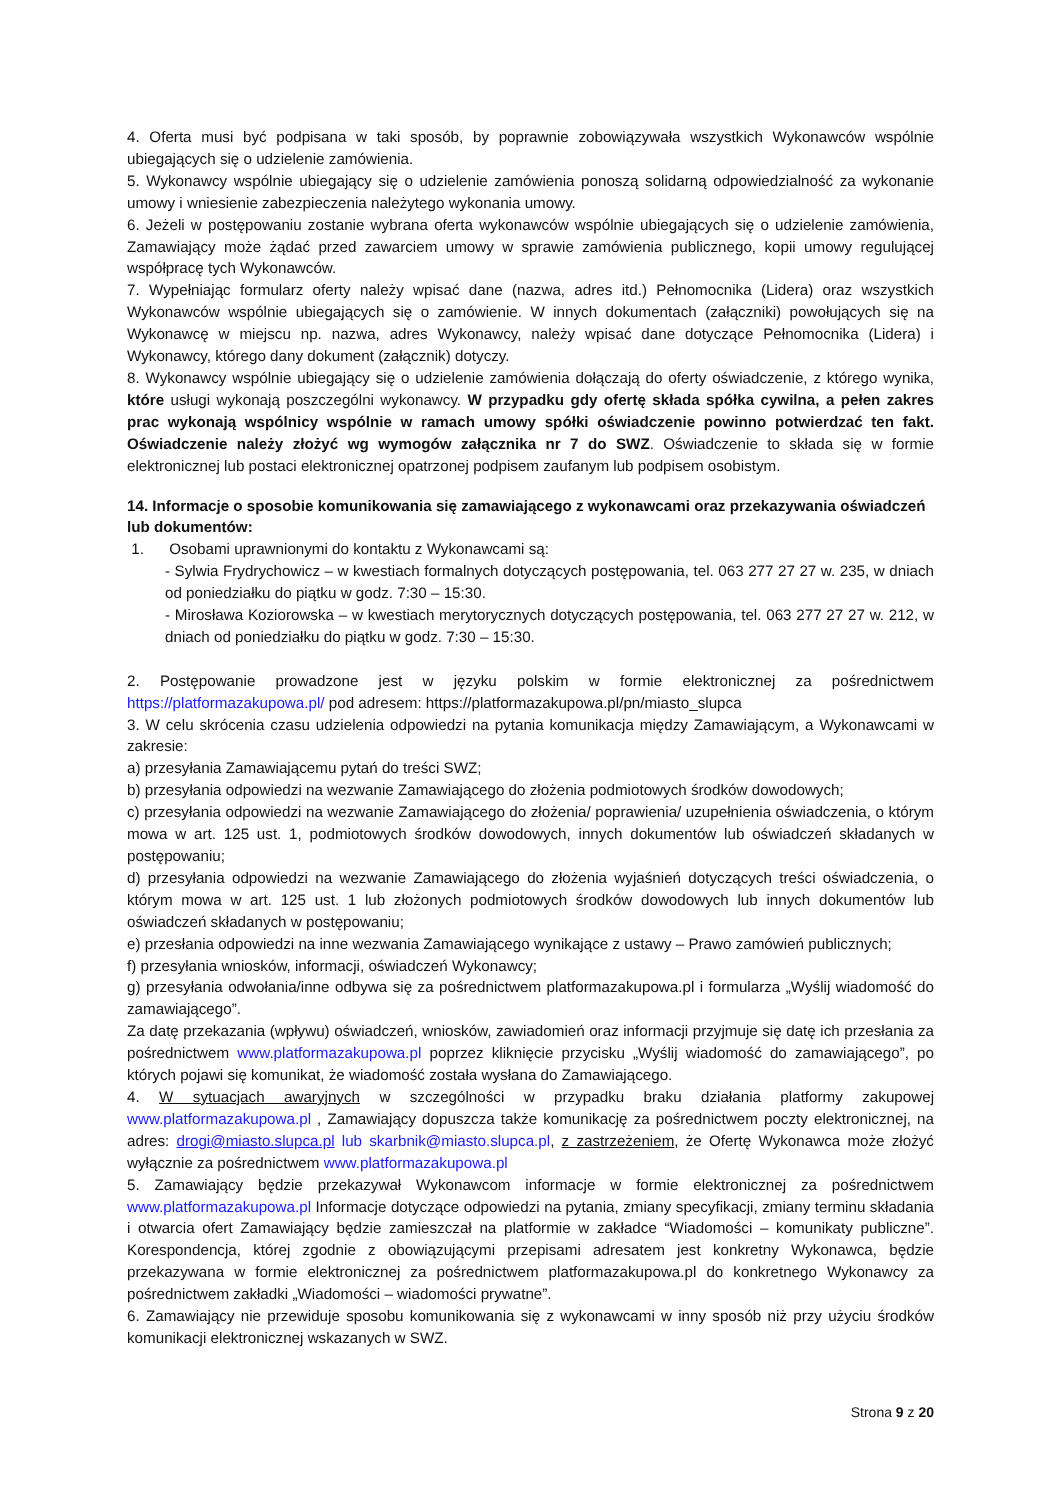4. Oferta musi być podpisana w taki sposób, by poprawnie zobowiązywała wszystkich Wykonawców wspólnie ubiegających się o udzielenie zamówienia.
5. Wykonawcy wspólnie ubiegający się o udzielenie zamówienia ponoszą solidarną odpowiedzialność za wykonanie umowy i wniesienie zabezpieczenia należytego wykonania umowy.
6. Jeżeli w postępowaniu zostanie wybrana oferta wykonawców wspólnie ubiegających się o udzielenie zamówienia, Zamawiający może żądać przed zawarciem umowy w sprawie zamówienia publicznego, kopii umowy regulującej współpracę tych Wykonawców.
7. Wypełniając formularz oferty należy wpisać dane (nazwa, adres itd.) Pełnomocnika (Lidera) oraz wszystkich Wykonawców wspólnie ubiegających się o zamówienie. W innych dokumentach (załączniki) powołujących się na Wykonawcę w miejscu np. nazwa, adres Wykonawcy, należy wpisać dane dotyczące Pełnomocnika (Lidera) i Wykonawcy, którego dany dokument (załącznik) dotyczy.
8. Wykonawcy wspólnie ubiegający się o udzielenie zamówienia dołączają do oferty oświadczenie, z którego wynika, które usługi wykonają poszczególni wykonawcy. W przypadku gdy ofertę składa spółka cywilna, a pełen zakres prac wykonają wspólnicy wspólnie w ramach umowy spółki oświadczenie powinno potwierdzać ten fakt. Oświadczenie należy złożyć wg wymogów załącznika nr 7 do SWZ. Oświadczenie to składa się w formie elektronicznej lub postaci elektronicznej opatrzonej podpisem zaufanym lub podpisem osobistym.
14. Informacje o sposobie komunikowania się zamawiającego z wykonawcami oraz przekazywania oświadczeń lub dokumentów:
1. Osobami uprawnionymi do kontaktu z Wykonawcami są:
- Sylwia Frydrychowicz – w kwestiach formalnych dotyczących postępowania, tel. 063 277 27 27 w. 235, w dniach od poniedziałku do piątku w godz. 7:30 – 15:30.
- Mirosława Koziorowska – w kwestiach merytorycznych dotyczących postępowania, tel. 063 277 27 27 w. 212, w dniach od poniedziałku do piątku w godz. 7:30 – 15:30.
2. Postępowanie prowadzone jest w języku polskim w formie elektronicznej za pośrednictwem https://platformazakupowa.pl/ pod adresem: https://platformazakupowa.pl/pn/miasto_slupca
3. W celu skrócenia czasu udzielenia odpowiedzi na pytania komunikacja między Zamawiającym, a Wykonawcami w zakresie:
a) przesyłania Zamawiającemu pytań do treści SWZ;
b) przesyłania odpowiedzi na wezwanie Zamawiającego do złożenia podmiotowych środków dowodowych;
c) przesyłania odpowiedzi na wezwanie Zamawiającego do złożenia/ poprawienia/ uzupełnienia oświadczenia, o którym mowa w art. 125 ust. 1, podmiotowych środków dowodowych, innych dokumentów lub oświadczeń składanych w postępowaniu;
d) przesyłania odpowiedzi na wezwanie Zamawiającego do złożenia wyjaśnień dotyczących treści oświadczenia, o którym mowa w art. 125 ust. 1 lub złożonych podmiotowych środków dowodowych lub innych dokumentów lub oświadczeń składanych w postępowaniu;
e) przesłania odpowiedzi na inne wezwania Zamawiającego wynikające z ustawy – Prawo zamówień publicznych;
f) przesyłania wniosków, informacji, oświadczeń Wykonawcy;
g) przesyłania odwołania/inne odbywa się za pośrednictwem platformazakupowa.pl i formularza „Wyślij wiadomość do zamawiającego”.
Za datę przekazania (wpływu) oświadczeń, wniosków, zawiadomień oraz informacji przyjmuje się datę ich przesłania za pośrednictwem www.platformazakupowa.pl poprzez kliknięcie przycisku „Wyślij wiadomość do zamawiającego”, po których pojawi się komunikat, że wiadomość została wysłana do Zamawiającego.
4. W sytuacjach awaryjnych w szczególności w przypadku braku działania platformy zakupowej www.platformazakupowa.pl , Zamawiający dopuszcza także komunikację za pośrednictwem poczty elektronicznej, na adres: drogi@miasto.slupca.pl lub skarbnik@miasto.slupca.pl, z zastrzeżeniem, że Ofertę Wykonawca może złożyć wyłącznie za pośrednictwem www.platformazakupowa.pl
5. Zamawiający będzie przekazywał Wykonawcom informacje w formie elektronicznej za pośrednictwem www.platformazakupowa.pl Informacje dotyczące odpowiedzi na pytania, zmiany specyfikacji, zmiany terminu składania i otwarcia ofert Zamawiający będzie zamieszczał na platformie w zakładce “Wiadomości – komunikaty publiczne”. Korespondencja, której zgodnie z obowiązującymi przepisami adresatem jest konkretny Wykonawca, będzie przekazywana w formie elektronicznej za pośrednictwem platformazakupowa.pl do konkretnego Wykonawcy za pośrednictwem zakładki „Wiadomości – wiadomości prywatne”.
6. Zamawiający nie przewiduje sposobu komunikowania się z wykonawcami w inny sposób niż przy użyciu środków komunikacji elektronicznej wskazanych w SWZ.
Strona 9 z 20